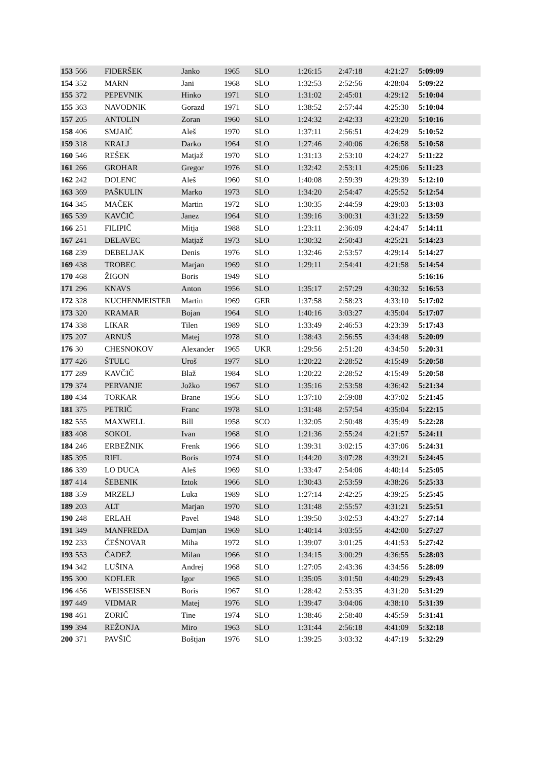| 153 | 566 | FIDERŠEK | Janko | 1965 | SLO | 1:26:15 | 2:47:18 | 4:21:27 | 5:09:09 |
| 154 | 352 | MARN | Jani | 1968 | SLO | 1:32:53 | 2:52:56 | 4:28:04 | 5:09:22 |
| 155 | 372 | PEPEVNIK | Hinko | 1971 | SLO | 1:31:02 | 2:45:01 | 4:29:12 | 5:10:04 |
| 155 | 363 | NAVODNIK | Gorazd | 1971 | SLO | 1:38:52 | 2:57:44 | 4:25:30 | 5:10:04 |
| 157 | 205 | ANTOLIN | Zoran | 1960 | SLO | 1:24:32 | 2:42:33 | 4:23:20 | 5:10:16 |
| 158 | 406 | SMJAIČ | Aleš | 1970 | SLO | 1:37:11 | 2:56:51 | 4:24:29 | 5:10:52 |
| 159 | 318 | KRALJ | Darko | 1964 | SLO | 1:27:46 | 2:40:06 | 4:26:58 | 5:10:58 |
| 160 | 546 | REŠEK | Matjaž | 1970 | SLO | 1:31:13 | 2:53:10 | 4:24:27 | 5:11:22 |
| 161 | 266 | GROHAR | Gregor | 1976 | SLO | 1:32:42 | 2:53:11 | 4:25:06 | 5:11:23 |
| 162 | 242 | DOLENC | Aleš | 1960 | SLO | 1:40:08 | 2:59:39 | 4:29:39 | 5:12:10 |
| 163 | 369 | PAŠKULIN | Marko | 1973 | SLO | 1:34:20 | 2:54:47 | 4:25:52 | 5:12:54 |
| 164 | 345 | MAČEK | Martin | 1972 | SLO | 1:30:35 | 2:44:59 | 4:29:03 | 5:13:03 |
| 165 | 539 | KAVČIČ | Janez | 1964 | SLO | 1:39:16 | 3:00:31 | 4:31:22 | 5:13:59 |
| 166 | 251 | FILIPIČ | Mitja | 1988 | SLO | 1:23:11 | 2:36:09 | 4:24:47 | 5:14:11 |
| 167 | 241 | DELAVEC | Matjaž | 1973 | SLO | 1:30:32 | 2:50:43 | 4:25:21 | 5:14:23 |
| 168 | 239 | DEBELJAK | Denis | 1976 | SLO | 1:32:46 | 2:53:57 | 4:29:14 | 5:14:27 |
| 169 | 438 | TROBEC | Marjan | 1969 | SLO | 1:29:11 | 2:54:41 | 4:21:58 | 5:14:54 |
| 170 | 468 | ŽIGON | Boris | 1949 | SLO | | | | 5:16:16 |
| 171 | 296 | KNAVS | Anton | 1956 | SLO | 1:35:17 | 2:57:29 | 4:30:32 | 5:16:53 |
| 172 | 328 | KUCHENMEISTER | Martin | 1969 | GER | 1:37:58 | 2:58:23 | 4:33:10 | 5:17:02 |
| 173 | 320 | KRAMAR | Bojan | 1964 | SLO | 1:40:16 | 3:03:27 | 4:35:04 | 5:17:07 |
| 174 | 338 | LIKAR | Tilen | 1989 | SLO | 1:33:49 | 2:46:53 | 4:23:39 | 5:17:43 |
| 175 | 207 | ARNUŠ | Matej | 1978 | SLO | 1:38:43 | 2:56:55 | 4:34:48 | 5:20:09 |
| 176 | 30 | CHESNOKOV | Alexander | 1965 | UKR | 1:29:56 | 2:51:20 | 4:34:50 | 5:20:31 |
| 177 | 426 | ŠTULC | Uroš | 1977 | SLO | 1:20:22 | 2:28:52 | 4:15:49 | 5:20:58 |
| 177 | 289 | KAVČIČ | Blaž | 1984 | SLO | 1:20:22 | 2:28:52 | 4:15:49 | 5:20:58 |
| 179 | 374 | PERVANJE | Jožko | 1967 | SLO | 1:35:16 | 2:53:58 | 4:36:42 | 5:21:34 |
| 180 | 434 | TORKAR | Brane | 1956 | SLO | 1:37:10 | 2:59:08 | 4:37:02 | 5:21:45 |
| 181 | 375 | PETRIČ | Franc | 1978 | SLO | 1:31:48 | 2:57:54 | 4:35:04 | 5:22:15 |
| 182 | 555 | MAXWELL | Bill | 1958 | SCO | 1:32:05 | 2:50:48 | 4:35:49 | 5:22:28 |
| 183 | 408 | SOKOL | Ivan | 1968 | SLO | 1:21:36 | 2:55:24 | 4:21:57 | 5:24:11 |
| 184 | 246 | ERBEŽNIK | Frenk | 1966 | SLO | 1:39:31 | 3:02:15 | 4:37:06 | 5:24:31 |
| 185 | 395 | RIFL | Boris | 1974 | SLO | 1:44:20 | 3:07:28 | 4:39:21 | 5:24:45 |
| 186 | 339 | LO DUCA | Aleš | 1969 | SLO | 1:33:47 | 2:54:06 | 4:40:14 | 5:25:05 |
| 187 | 414 | ŠEBENIK | Iztok | 1966 | SLO | 1:30:43 | 2:53:59 | 4:38:26 | 5:25:33 |
| 188 | 359 | MRZELJ | Luka | 1989 | SLO | 1:27:14 | 2:42:25 | 4:39:25 | 5:25:45 |
| 189 | 203 | ALT | Marjan | 1970 | SLO | 1:31:48 | 2:55:57 | 4:31:21 | 5:25:51 |
| 190 | 248 | ERLAH | Pavel | 1948 | SLO | 1:39:50 | 3:02:53 | 4:43:27 | 5:27:14 |
| 191 | 349 | MANFREDA | Damjan | 1969 | SLO | 1:40:14 | 3:03:55 | 4:42:00 | 5:27:27 |
| 192 | 233 | ČEŠNOVAR | Miha | 1972 | SLO | 1:39:07 | 3:01:25 | 4:41:53 | 5:27:42 |
| 193 | 553 | ČADEŽ | Milan | 1966 | SLO | 1:34:15 | 3:00:29 | 4:36:55 | 5:28:03 |
| 194 | 342 | LUŠINA | Andrej | 1968 | SLO | 1:27:05 | 2:43:36 | 4:34:56 | 5:28:09 |
| 195 | 300 | KOFLER | Igor | 1965 | SLO | 1:35:05 | 3:01:50 | 4:40:29 | 5:29:43 |
| 196 | 456 | WEISSEISEN | Boris | 1967 | SLO | 1:28:42 | 2:53:35 | 4:31:20 | 5:31:29 |
| 197 | 449 | VIDMAR | Matej | 1976 | SLO | 1:39:47 | 3:04:06 | 4:38:10 | 5:31:39 |
| 198 | 461 | ZORIČ | Tine | 1974 | SLO | 1:38:46 | 2:58:40 | 4:45:59 | 5:31:41 |
| 199 | 394 | REŽONJA | Miro | 1963 | SLO | 1:31:44 | 2:56:18 | 4:41:09 | 5:32:18 |
| 200 | 371 | PAVŠIČ | Boštjan | 1976 | SLO | 1:39:25 | 3:03:32 | 4:47:19 | 5:32:29 |